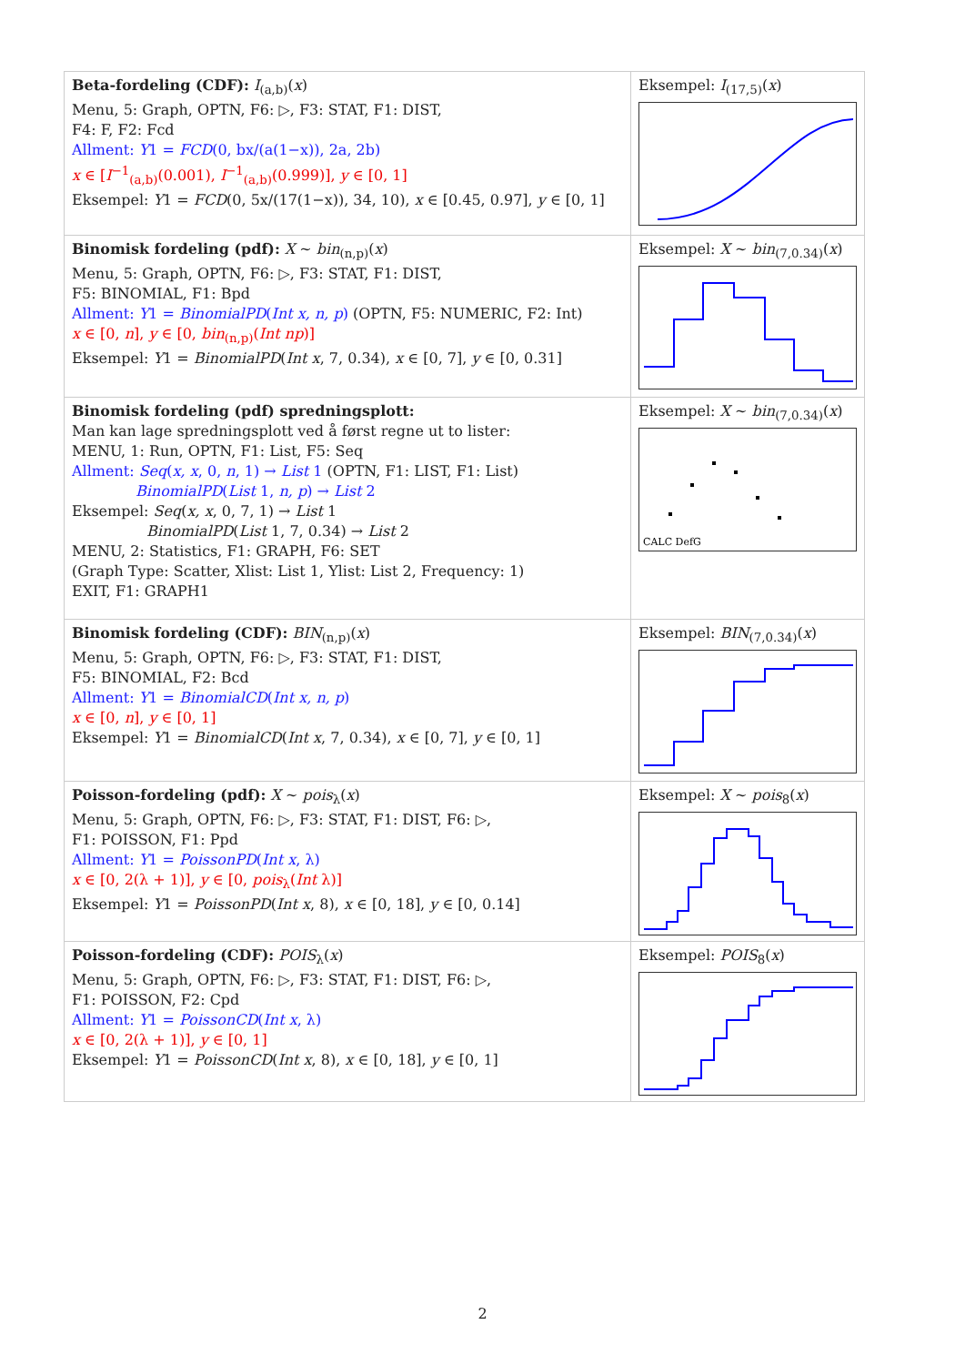| Beta-fordeling (CDF): I<sub>(a,b)</sub>( x ) Menu, 5: Graph, OPTN, F6: ▷, F3: STAT, F1: DIST, F4: F, F2: Fcd Allment: Y 1 = FCD (0, bx/(a(1−x)), 2a, 2b) x ∈ [ I<sup>−1</sup><sub>(a,b)</sub>(0.001), I<sup>−1</sup><sub>(a,b)</sub>(0.999)], y ∈ [0, 1] Eksempel: Y 1 = FCD (0, 5x/(17(1−x)), 34, 10), x ∈ [0.45, 0.97], y ∈ [0, 1] | Eksempel: I<sub>(17,5)</sub>( x ) |
| Binomisk fordeling (pdf): X ∼ bin<sub>(n,p)</sub>( x ) Menu, 5: Graph, OPTN, F6: ▷, F3: STAT, F1: DIST, F5: BINOMIAL, F1: Bpd Allment: Y 1 = BinomialPD ( Int x, n, p ) (OPTN, F5: NUMERIC, F2: Int) x ∈ [0, n ], y ∈ [0, bin<sub>(n,p)</sub>( Int np )] Eksempel: Y 1 = BinomialPD ( Int x , 7, 0.34), x ∈ [0, 7], y ∈ [0, 0.31] | Eksempel: X ∼ bin<sub>(7,0.34)</sub>( x ) |
| Binomisk fordeling (pdf) spredningsplott: Man kan lage spredningsplott ved å først regne ut to lister: MENU, 1: Run, OPTN, F1: List, F5: Seq Allment: Seq ( x, x , 0, n , 1) → List 1 (OPTN, F1: LIST, F1: List) BinomialPD ( List 1, n, p ) → List 2 Eksempel: Seq ( x, x , 0, 7, 1) → List 1 BinomialPD ( List 1, 7, 0.34) → List 2 MENU, 2: Statistics, F1: GRAPH, F6: SET (Graph Type: Scatter, Xlist: List 1, Ylist: List 2, Frequency: 1) EXIT, F1: GRAPH1 | Eksempel: X ∼ bin<sub>(7,0.34)</sub>( x ) CALC DefG |
| Binomisk fordeling (CDF): BIN<sub>(n,p)</sub>( x ) Menu, 5: Graph, OPTN, F6: ▷, F3: STAT, F1: DIST, F5: BINOMIAL, F2: Bcd Allment: Y 1 = BinomialCD ( Int x, n, p ) x ∈ [0, n ], y ∈ [0, 1] Eksempel: Y 1 = BinomialCD ( Int x , 7, 0.34), x ∈ [0, 7], y ∈ [0, 1] | Eksempel: BIN<sub>(7,0.34)</sub>( x ) |
| Poisson-fordeling (pdf): X ∼ pois<sub>λ</sub>( x ) Menu, 5: Graph, OPTN, F6: ▷, F3: STAT, F1: DIST, F6: ▷, F1: POISSON, F1: Ppd Allment: Y 1 = PoissonPD ( Int x , λ) x ∈ [0, 2(λ + 1)], y ∈ [0, pois<sub>λ</sub>( Int λ)] Eksempel: Y 1 = PoissonPD ( Int x , 8), x ∈ [0, 18], y ∈ [0, 0.14] | Eksempel: X ∼ pois<sub>8</sub>( x ) |
| Poisson-fordeling (CDF): POIS<sub>λ</sub>( x ) Menu, 5: Graph, OPTN, F6: ▷, F3: STAT, F1: DIST, F6: ▷, F1: POISSON, F2: Cpd Allment: Y 1 = PoissonCD ( Int x , λ) x ∈ [0, 2(λ + 1)], y ∈ [0, 1] Eksempel: Y 1 = PoissonCD ( Int x , 8), x ∈ [0, 18], y ∈ [0, 1] | Eksempel: POIS<sub>8</sub>( x ) |
2